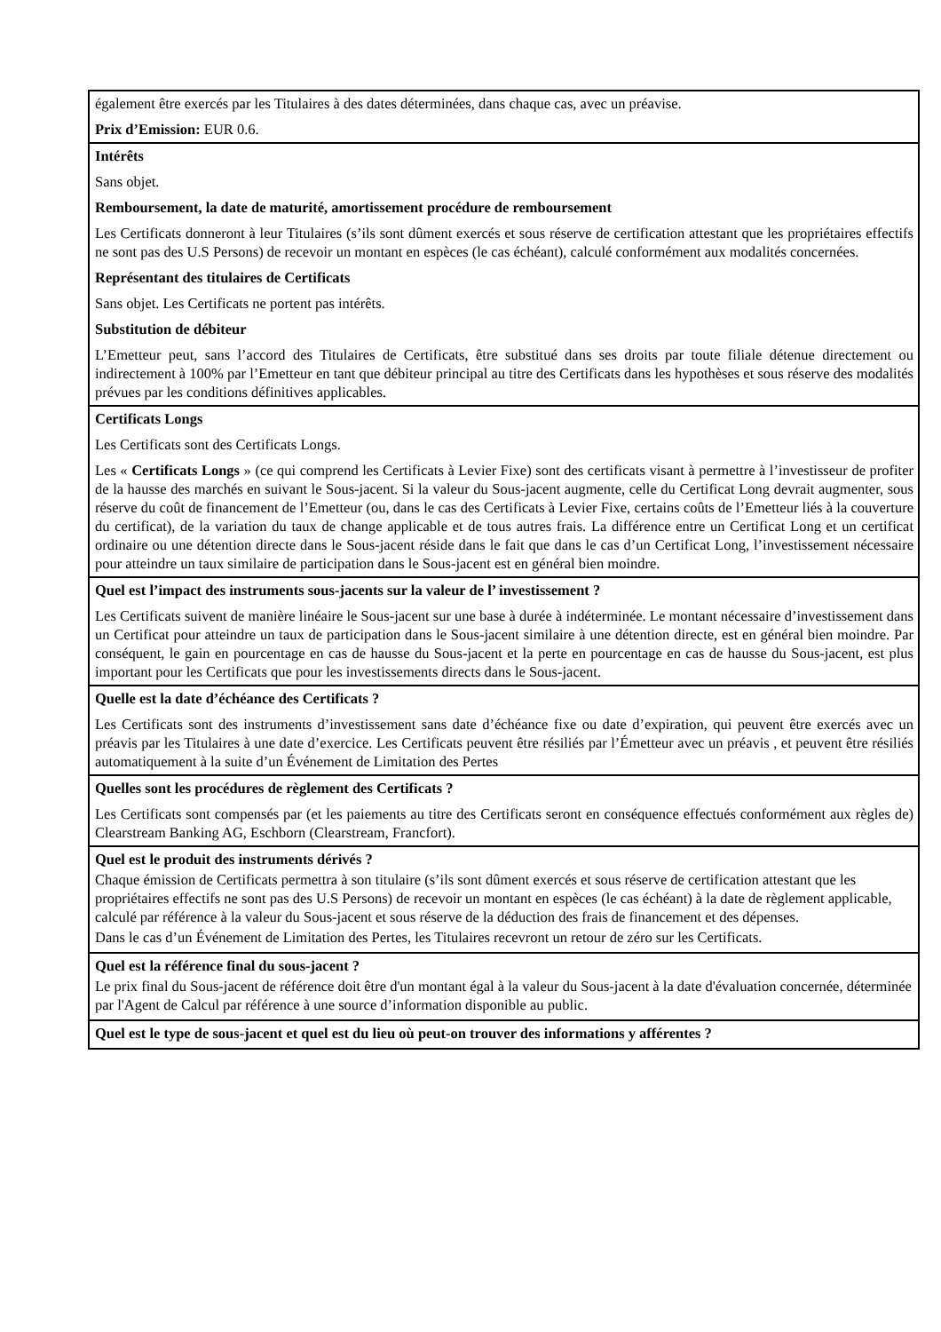| également être exercés par les Titulaires à des dates déterminées, dans chaque cas, avec un préavise. Prix d’Emission: EUR 0.6. |
| Intérêts Sans objet. Remboursement, la date de maturité, amortissement procédure de remboursement Les Certificats donneront à leur Titulaires (s’ils sont dûment exercés et sous réserve de certification attestant que les propriétaires effectifs ne sont pas des U.S Persons) de recevoir un montant en espèces (le cas échéant), calculé conformément aux modalités concernées. Représentant des titulaires de Certificats Sans objet. Les Certificats ne portent pas intérêts. Substitution de débiteur L’Emetteur peut, sans l’accord des Titulaires de Certificats, être substitué dans ses droits par toute filiale détenue directement ou indirectement à 100% par l’Emetteur en tant que débiteur principal au titre des Certificats dans les hypothèses et sous réserve des modalités prévues par les conditions définitives applicables. |
| Certificats Longs Les Certificats sont des Certificats Longs. Les « Certificats Longs » (ce qui comprend les Certificats à Levier Fixe) sont des certificats visant à permettre à l’investisseur de profiter de la hausse des marchés en suivant le Sous-jacent. Si la valeur du Sous-jacent augmente, celle du Certificat Long devrait augmenter, sous réserve du coût de financement de l’Emetteur (ou, dans le cas des Certificats à Levier Fixe, certains coûts de l’Emetteur liés à la couverture du certificat), de la variation du taux de change applicable et de tous autres frais. La différence entre un Certificat Long et un certificat ordinaire ou une détention directe dans le Sous-jacent réside dans le fait que dans le cas d’un Certificat Long, l’investissement nécessaire pour atteindre un taux similaire de participation dans le Sous-jacent est en général bien moindre. |
| Quel est l’impact des instruments sous-jacents sur la valeur de l’ investissement ? Les Certificats suivent de manière linéaire le Sous-jacent sur une base à durée à indéterminée. Le montant nécessaire d’investissement dans un Certificat pour atteindre un taux de participation dans le Sous-jacent similaire à une détention directe, est en général bien moindre. Par conséquent, le gain en pourcentage en cas de hausse du Sous-jacent et la perte en pourcentage en cas de hausse du Sous-jacent, est plus important pour les Certificats que pour les investissements directs dans le Sous-jacent. |
| Quelle est la date d’échéance des Certificats ? Les Certificats sont des instruments d’investissement sans date d’échéance fixe ou date d’expiration, qui peuvent être exercés avec un préavis par les Titulaires à une date d’exercice. Les Certificats peuvent être résiliés par l’Émetteur avec un préavis , et peuvent être résiliés automatiquement à la suite d’un Événement de Limitation des Pertes |
| Quelles sont les procédures de règlement des Certificats ? Les Certificats sont compensés par (et les paiements au titre des Certificats seront en conséquence effectués conformément aux règles de) Clearstream Banking AG, Eschborn (Clearstream, Francfort). |
| Quel est le produit des instruments dérivés ? Chaque émission de Certificats permettra à son titulaire (s’ils sont dûment exercés et sous réserve de certification attestant que les propriétaires effectifs ne sont pas des U.S Persons) de recevoir un montant en espèces (le cas échéant) à la date de règlement applicable, calculé par référence à la valeur du Sous-jacent et sous réserve de la déduction des frais de financement et des dépenses. Dans le cas d’un Événement de Limitation des Pertes, les Titulaires recevront un retour de zéro sur les Certificats. |
| Quel est la référence final du sous-jacent ? Le prix final du Sous-jacent de référence doit être d'un montant égal à la valeur du Sous-jacent à la date d'évaluation concernée, déterminée par l'Agent de Calcul par référence à une source d’information disponible au public. |
| Quel est le type de sous-jacent et quel est du lieu où peut-on trouver des informations y afférentes ? |